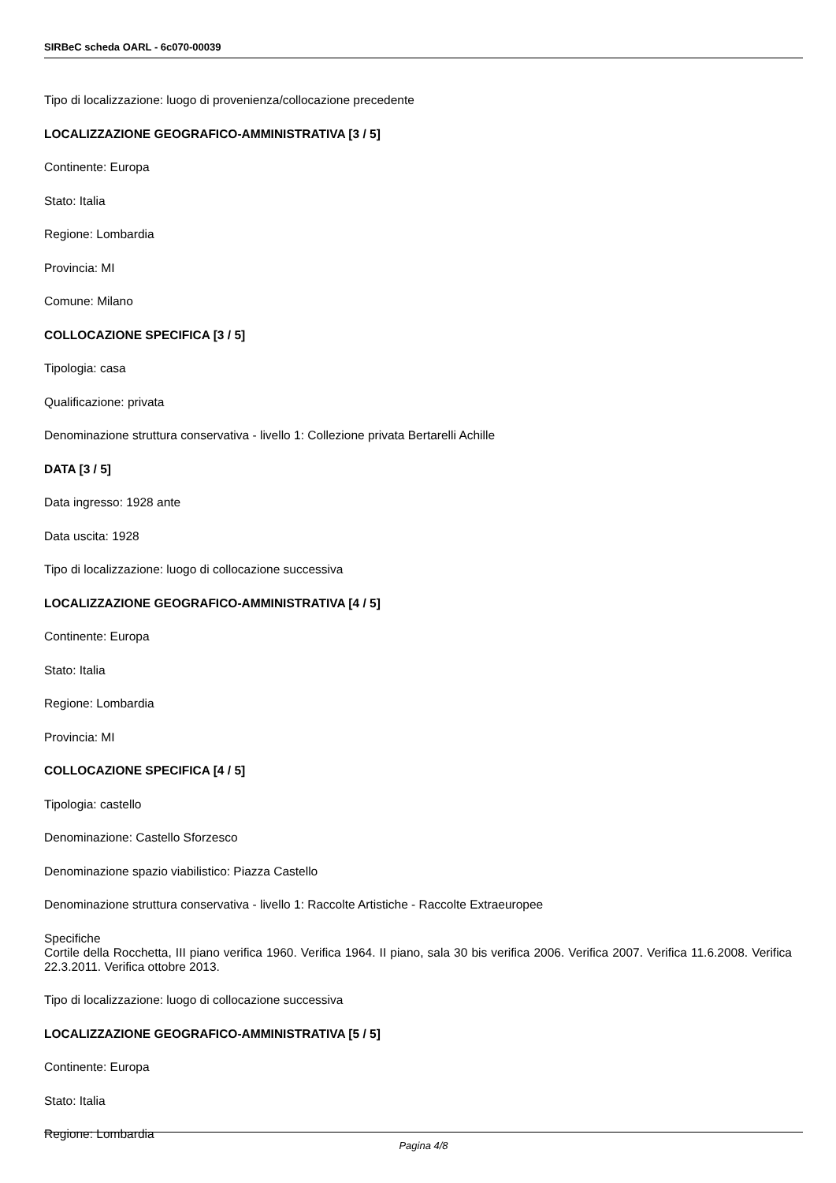SIRBeC scheda OARL - 6c070-00039
Tipo di localizzazione: luogo di provenienza/collocazione precedente
LOCALIZZAZIONE GEOGRAFICO-AMMINISTRATIVA [3 / 5]
Continente: Europa
Stato: Italia
Regione: Lombardia
Provincia: MI
Comune: Milano
COLLOCAZIONE SPECIFICA [3 / 5]
Tipologia: casa
Qualificazione: privata
Denominazione struttura conservativa - livello 1: Collezione privata Bertarelli Achille
DATA [3 / 5]
Data ingresso: 1928 ante
Data uscita: 1928
Tipo di localizzazione: luogo di collocazione successiva
LOCALIZZAZIONE GEOGRAFICO-AMMINISTRATIVA [4 / 5]
Continente: Europa
Stato: Italia
Regione: Lombardia
Provincia: MI
COLLOCAZIONE SPECIFICA [4 / 5]
Tipologia: castello
Denominazione: Castello Sforzesco
Denominazione spazio viabilistico: Piazza Castello
Denominazione struttura conservativa - livello 1: Raccolte Artistiche - Raccolte Extraeuropee
Specifiche
Cortile della Rocchetta, III piano verifica 1960. Verifica 1964. II piano, sala 30 bis verifica 2006. Verifica 2007. Verifica 11.6.2008. Verifica 22.3.2011. Verifica ottobre 2013.
Tipo di localizzazione: luogo di collocazione successiva
LOCALIZZAZIONE GEOGRAFICO-AMMINISTRATIVA [5 / 5]
Continente: Europa
Stato: Italia
Regione: Lombardia
Pagina 4/8